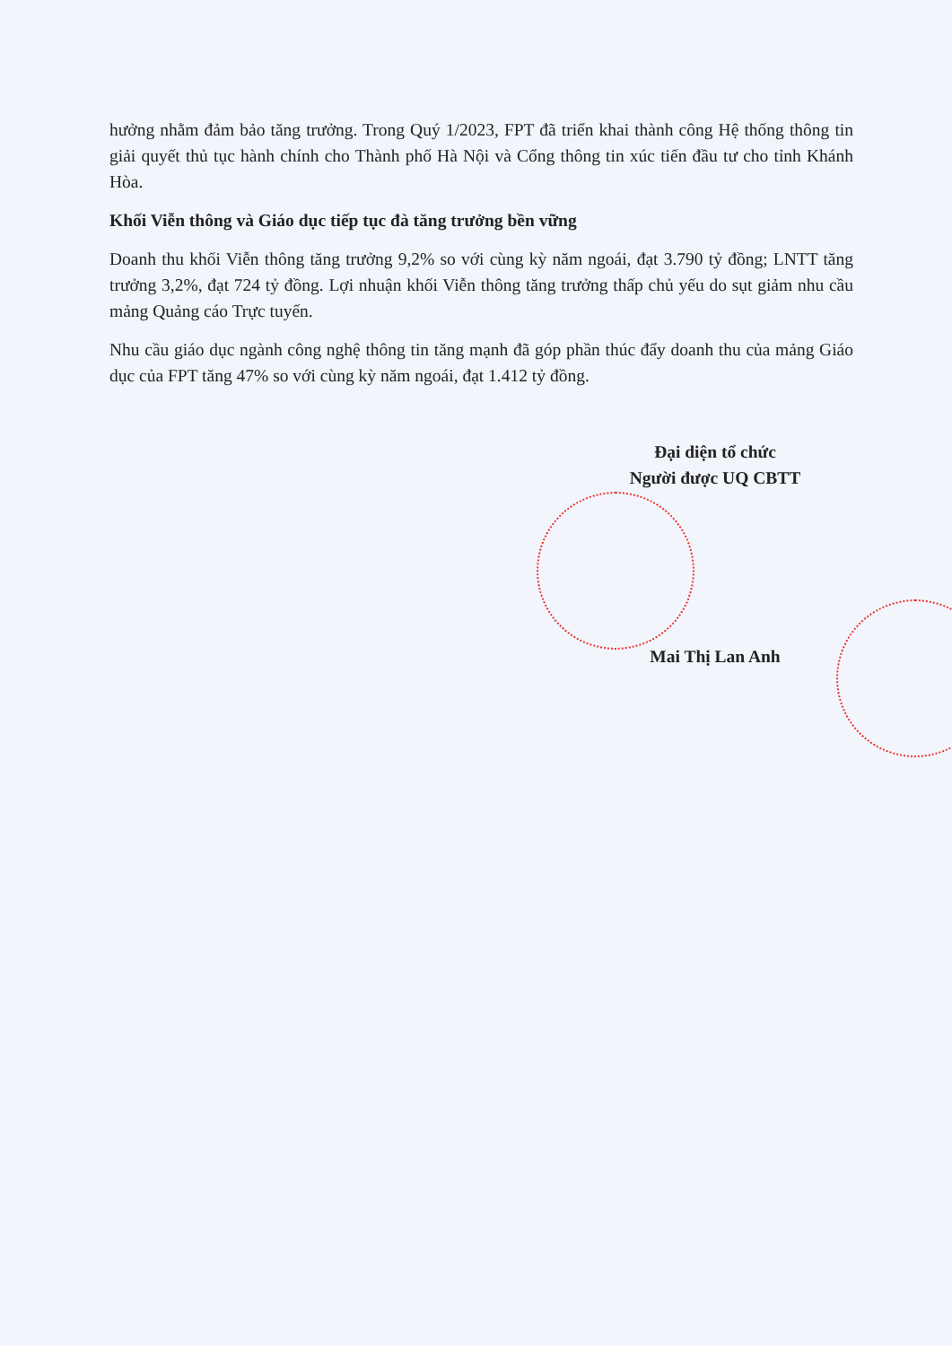hưởng nhằm đảm bảo tăng trưởng. Trong Quý 1/2023, FPT đã triển khai thành công Hệ thống thông tin giải quyết thủ tục hành chính cho Thành phố Hà Nội và Cổng thông tin xúc tiến đầu tư cho tỉnh Khánh Hòa.
Khối Viễn thông và Giáo dục tiếp tục đà tăng trưởng bền vững
Doanh thu khối Viễn thông tăng trưởng 9,2% so với cùng kỳ năm ngoái, đạt 3.790 tỷ đồng; LNTT tăng trưởng 3,2%, đạt 724 tỷ đồng. Lợi nhuận khối Viễn thông tăng trưởng thấp chủ yếu do sụt giảm nhu cầu mảng Quảng cáo Trực tuyến.
Nhu cầu giáo dục ngành công nghệ thông tin tăng mạnh đã góp phần thúc đẩy doanh thu của mảng Giáo dục của FPT tăng 47% so với cùng kỳ năm ngoái, đạt 1.412 tỷ đồng.
Đại diện tổ chức
Người được UQ CBTT
Mai Thị Lan Anh